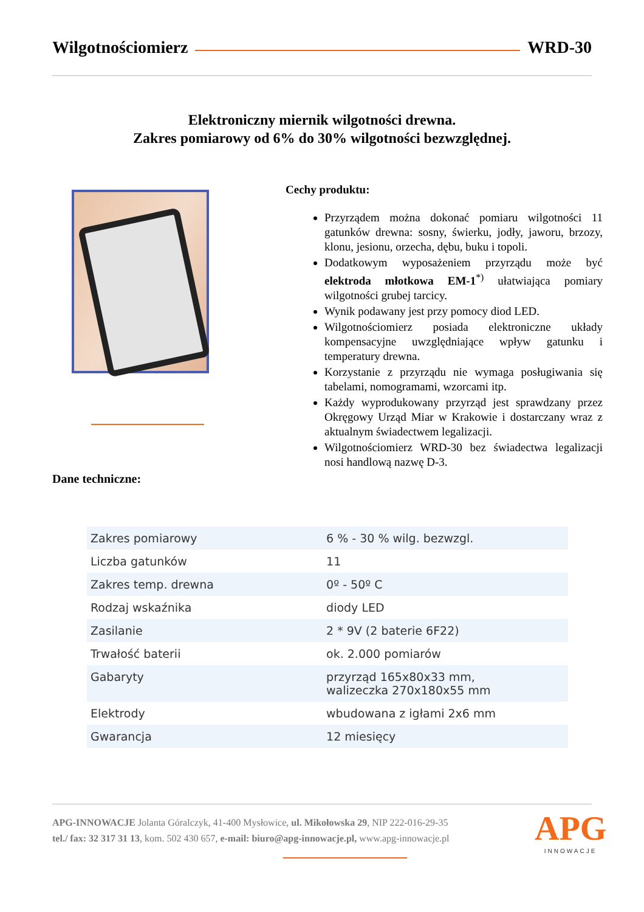Wilgotnościomierz WRD-30
Elektroniczny miernik wilgotności drewna.
Zakres pomiarowy od 6% do 30% wilgotności bezwzględnej.
Cechy produktu:
Przyrządem można dokonać pomiaru wilgotności 11 gatunków drewna: sosny, świerku, jodły, jaworu, brzozy, klonu, jesionu, orzecha, dębu, buku i topoli.
Dodatkowym wyposażeniem przyrządu może być elektroda młotkowa EM-1<sup>*)</sup> ułatwiająca pomiary wilgotności grubej tarcicy.
Wynik podawany jest przy pomocy diod LED.
Wilgotnościomierz posiada elektroniczne układy kompensacyjne uwzględniające wpływ gatunku i temperatury drewna.
Korzystanie z przyrządu nie wymaga posługiwania się tabelami, nomogramami, wzorcami itp.
Każdy wyprodukowany przyrząd jest sprawdzany przez Okręgowy Urząd Miar w Krakowie i dostarczany wraz z aktualnym świadectwem legalizacji.
Wilgotnościomierz WRD-30 bez świadectwa legalizacji nosi handlową nazwę D-3.
Dane techniczne:
| Zakres pomiarowy | 6 % - 30 % wilg. bezwzgl. |
| Liczba gatunków | 11 |
| Zakres temp. drewna | 0º - 50º C |
| Rodzaj wskaźnika | diody LED |
| Zasilanie | 2 * 9V (2 baterie 6F22) |
| Trwałość baterii | ok. 2.000 pomiarów |
| Gabaryty | przyrząd 165x80x33 mm, walizeczka 270x180x55 mm |
| Elektrody | wbudowana z igłami 2x6 mm |
| Gwarancja | 12 miesięcy |
APG-INNOWACJE Jolanta Góralczyk, 41-400 Mysłowice, ul. Mikołowska 29, NIP 222-016-29-35
tel./ fax: 32 317 31 13, kom. 502 430 657, e-mail: biuro@apg-innowacje.pl, www.apg-innowacje.pl
APG
INNOWACJE